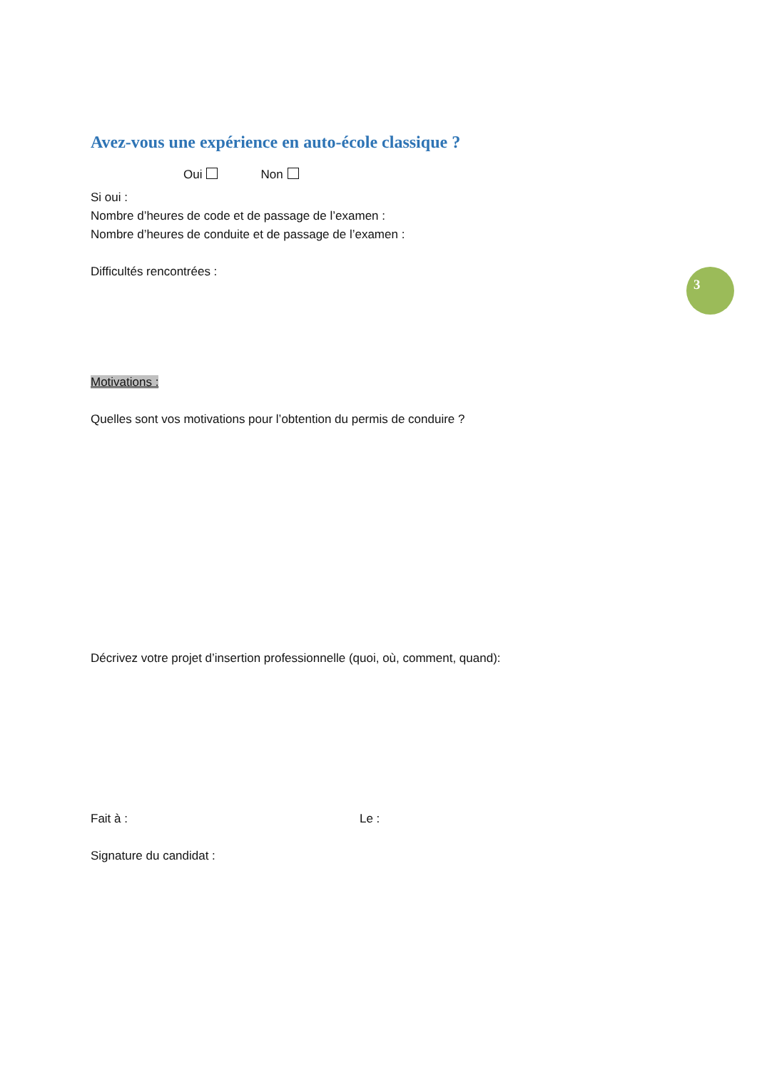Avez-vous une expérience en auto-école classique ?
Oui Non
Si oui :
Nombre d’heures de code et de passage de l’examen :
Nombre d’heures de conduite et de passage de l’examen :
Difficultés rencontrées :
3
Motivations :
Quelles sont vos motivations pour l’obtention du permis de conduire ?
Décrivez votre projet d’insertion professionnelle (quoi, où, comment, quand):
Fait à : Le :
Signature du candidat :